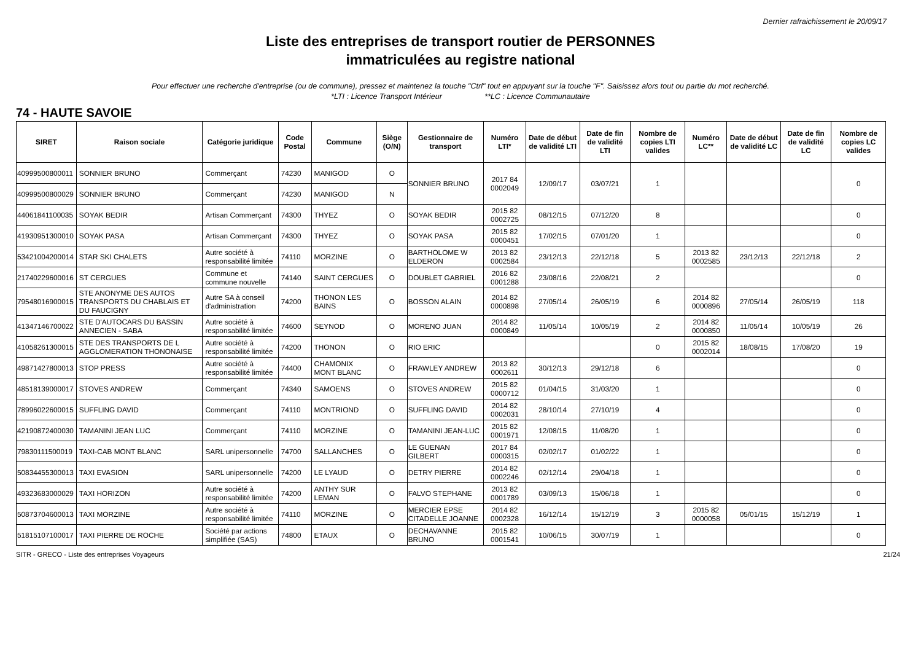Dernier rafraichissement le 20/09/17
Liste des entreprises de transport routier de PERSONNES
immatriculées au registre national
Pour effectuer une recherche d'entreprise (ou de commune), pressez et maintenez la touche "Ctrl" tout en appuyant sur la touche "F". Saisissez alors tout ou partie du mot recherché.
*LTI : Licence Transport Intérieur **LC : Licence Communautaire
74 - HAUTE SAVOIE
| SIRET | Raison sociale | Catégorie juridique | Code Postal | Commune | Siège (O/N) | Gestionnaire de transport | Numéro LTI* | Date de début de validité LTI | Date de fin de validité LTI | Nombre de copies LTI valides | Numéro LC** | Date de début de validité LC | Date de fin de validité LC | Nombre de copies LC valides |
| --- | --- | --- | --- | --- | --- | --- | --- | --- | --- | --- | --- | --- | --- | --- |
| 40999500800011 | SONNIER BRUNO | Commerçant | 74230 | MANIGOD | O | SONNIER BRUNO | 2017 84 0002049 | 12/09/17 | 03/07/21 | 1 | | | | 0 |
| 40999500800029 | SONNIER BRUNO | Commerçant | 74230 | MANIGOD | N | | | | | | | | | |
| 44061841100035 | SOYAK BEDIR | Artisan Commerçant | 74300 | THYEZ | O | SOYAK BEDIR | 2015 82 0002725 | 08/12/15 | 07/12/20 | 8 | | | | 0 |
| 41930951300010 | SOYAK PASA | Artisan Commerçant | 74300 | THYEZ | O | SOYAK PASA | 2015 82 0000451 | 17/02/15 | 07/01/20 | 1 | | | | 0 |
| 53421004200014 | STAR SKI CHALETS | Autre société à responsabilité limitée | 74110 | MORZINE | O | BARTHOLOME W ELDERON | 2013 82 0002584 | 23/12/13 | 22/12/18 | 5 | 2013 82 0002585 | 23/12/13 | 22/12/18 | 2 |
| 21740229600016 | ST CERGUES | Commune et commune nouvelle | 74140 | SAINT CERGUES | O | DOUBLET GABRIEL | 2016 82 0001288 | 23/08/16 | 22/08/21 | 2 | | | | 0 |
| 79548016900015 | STE ANONYME DES AUTOS TRANSPORTS DU CHABLAIS ET DU FAUCIGNY | Autre SA à conseil d'administration | 74200 | THONON LES BAINS | O | BOSSON ALAIN | 2014 82 0000898 | 27/05/14 | 26/05/19 | 6 | 2014 82 0000896 | 27/05/14 | 26/05/19 | 118 |
| 41347146700022 | STE D'AUTOCARS DU BASSIN ANNECIEN - SABA | Autre société à responsabilité limitée | 74600 | SEYNOD | O | MORENO JUAN | 2014 82 0000849 | 11/05/14 | 10/05/19 | 2 | 2014 82 0000850 | 11/05/14 | 10/05/19 | 26 |
| 41058261300015 | STE DES TRANSPORTS DE L AGGLOMERATION THONONAISE | Autre société à responsabilité limitée | 74200 | THONON | O | RIO ERIC | | | | 0 | 2015 82 0002014 | 18/08/15 | 17/08/20 | 19 |
| 49871427800013 | STOP PRESS | Autre société à responsabilité limitée | 74400 | CHAMONIX MONT BLANC | O | FRAWLEY ANDREW | 2013 82 0002611 | 30/12/13 | 29/12/18 | 6 | | | | 0 |
| 48518139000017 | STOVES ANDREW | Commerçant | 74340 | SAMOENS | O | STOVES ANDREW | 2015 82 0000712 | 01/04/15 | 31/03/20 | 1 | | | | 0 |
| 78996022600015 | SUFFLING DAVID | Commerçant | 74110 | MONTRIOND | O | SUFFLING DAVID | 2014 82 0002031 | 28/10/14 | 27/10/19 | 4 | | | | 0 |
| 42190872400030 | TAMANINI JEAN LUC | Commerçant | 74110 | MORZINE | O | TAMANINI JEAN-LUC | 2015 82 0001971 | 12/08/15 | 11/08/20 | 1 | | | | 0 |
| 79830111500019 | TAXI-CAB MONT BLANC | SARL unipersonnelle | 74700 | SALLANCHES | O | LE GUENAN GILBERT | 2017 84 0000315 | 02/02/17 | 01/02/22 | 1 | | | | 0 |
| 50834455300013 | TAXI EVASION | SARL unipersonnelle | 74200 | LE LYAUD | O | DETRY PIERRE | 2014 82 0002246 | 02/12/14 | 29/04/18 | 1 | | | | 0 |
| 49323683000029 | TAXI HORIZON | Autre société à responsabilité limitée | 74200 | ANTHY SUR LEMAN | O | FALVO STEPHANE | 2013 82 0001789 | 03/09/13 | 15/06/18 | 1 | | | | 0 |
| 50873704600013 | TAXI MORZINE | Autre société à responsabilité limitée | 74110 | MORZINE | O | MERCIER EPSE CITADELLE JOANNE | 2014 82 0002328 | 16/12/14 | 15/12/19 | 3 | 2015 82 0000058 | 05/01/15 | 15/12/19 | 1 |
| 51815107100017 | TAXI PIERRE DE ROCHE | Société par actions simplifiée (SAS) | 74800 | ETAUX | O | DECHAVANNE BRUNO | 2015 82 0001541 | 10/06/15 | 30/07/19 | 1 | | | | 0 |
SITR - GRECO - Liste des entreprises Voyageurs 21/24